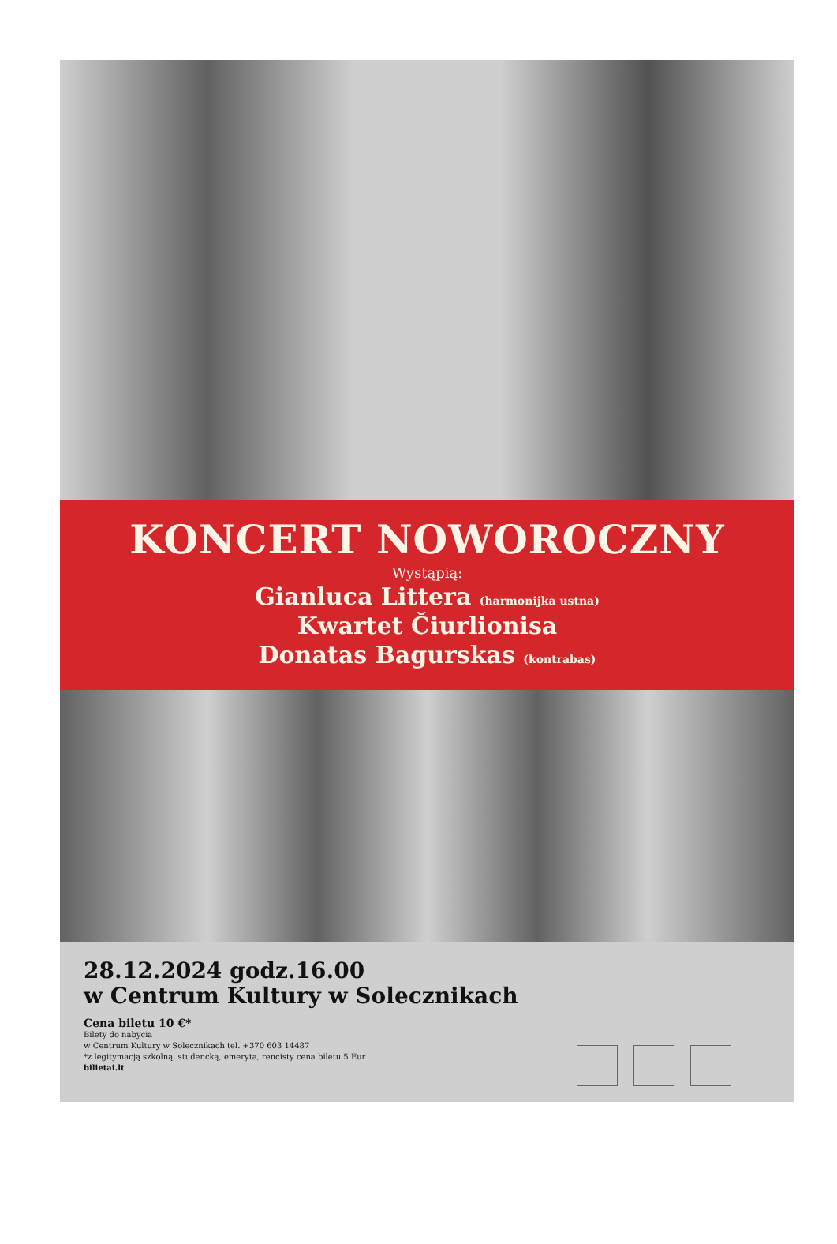KONCERT NOWOROCZNY
Wystąpią:
Gianluca Littera (harmonijka ustna)
Kwartet Čiurlionisa
Donatas Bagurskas (kontrabas)
28.12.2024 godz.16.00
w Centrum Kultury w Solecznikach
Cena biletu 10 €*
Bilety do nabycia
w Centrum Kultury w Solecznikach tel. +370 603 14487
*z legitymacją szkolną, studencką, emeryta, rencisty cena biletu 5 Eur
bilietai.lt